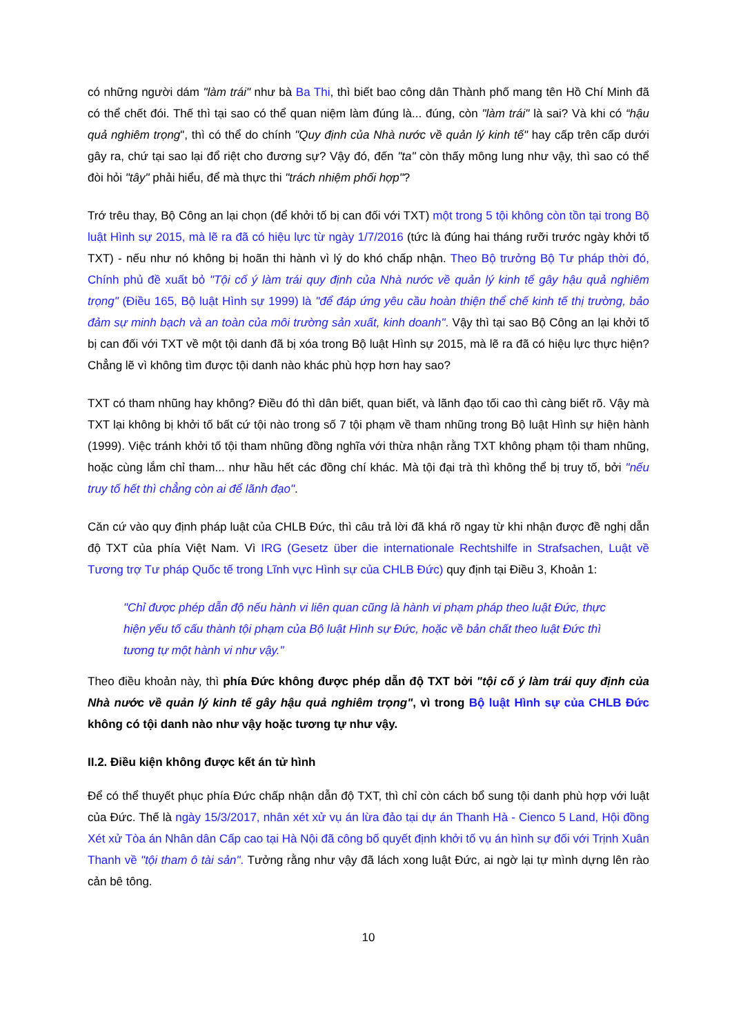có những người dám "làm trái" như bà Ba Thi, thì biết bao công dân Thành phố mang tên Hồ Chí Minh đã có thể chết đói. Thế thì tại sao có thể quan niệm làm đúng là... đúng, còn "làm trái" là sai? Và khi có “hậu quả nghiêm trọng", thì có thể do chính "Quy định của Nhà nước về quản lý kinh tế" hay cấp trên cấp dưới gây ra, chứ tại sao lại đổ riệt cho đương sự? Vậy đó, đến "ta" còn thấy mông lung như vậy, thì sao có thể đòi hỏi "tây" phải hiểu, để mà thực thi "trách nhiệm phối hợp"?
Trớ trêu thay, Bộ Công an lại chọn (để khởi tố bị can đối với TXT) một trong 5 tội không còn tồn tại trong Bộ luật Hình sự 2015, mà lẽ ra đã có hiệu lực từ ngày 1/7/2016 (tức là đúng hai tháng rưỡi trước ngày khởi tố TXT) - nếu như nó không bị hoãn thi hành vì lý do khó chấp nhận. Theo Bộ trưởng Bộ Tư pháp thời đó, Chính phủ đề xuất bỏ "Tội cố ý làm trái quy định của Nhà nước về quản lý kinh tế gây hậu quả nghiêm trọng" (Điều 165, Bộ luật Hình sự 1999) là "để đáp ứng yêu cầu hoàn thiện thể chế kinh tế thị trường, bảo đảm sự minh bạch và an toàn của môi trường sản xuất, kinh doanh". Vậy thì tại sao Bộ Công an lại khởi tố bị can đối với TXT về một tội danh đã bị xóa trong Bộ luật Hình sự 2015, mà lẽ ra đã có hiệu lực thực hiện? Chẳng lẽ vì không tìm được tội danh nào khác phù hợp hơn hay sao?
TXT có tham nhũng hay không? Điều đó thì dân biết, quan biết, và lãnh đạo tối cao thì càng biết rõ. Vậy mà TXT lại không bị khởi tố bất cứ tội nào trong số 7 tội phạm về tham nhũng trong Bộ luật Hình sự hiện hành (1999). Việc tránh khởi tố tội tham nhũng đồng nghĩa với thừa nhận rằng TXT không phạm tội tham nhũng, hoặc cùng lắm chỉ tham... như hầu hết các đồng chí khác. Mà tội đại trà thì không thể bị truy tố, bởi "nếu truy tố hết thì chẳng còn ai để lãnh đạo".
Căn cứ vào quy định pháp luật của CHLB Đức, thì câu trả lời đã khá rõ ngay từ khi nhận được đề nghị dẫn độ TXT của phía Việt Nam. Vì IRG (Gesetz über die internationale Rechtshilfe in Strafsachen, Luật về Tương trợ Tư pháp Quốc tế trong Lĩnh vực Hình sự của CHLB Đức) quy định tại Điều 3, Khoản 1:
"Chỉ được phép dẫn độ nếu hành vi liên quan cũng là hành vi phạm pháp theo luật Đức, thực hiện yếu tố cấu thành tội phạm của Bộ luật Hình sự Đức, hoặc về bản chất theo luật Đức thì tương tự một hành vi như vậy."
Theo điều khoản này, thì phía Đức không được phép dẫn độ TXT bởi "tội cố ý làm trái quy định của Nhà nước về quản lý kinh tế gây hậu quả nghiêm trọng", vì trong Bộ luật Hình sự của CHLB Đức không có tội danh nào như vậy hoặc tương tự như vậy.
II.2. Điều kiện không được kết án tử hình
Để có thể thuyết phục phía Đức chấp nhận dẫn độ TXT, thì chỉ còn cách bổ sung tội danh phù hợp với luật của Đức. Thế là ngày 15/3/2017, nhân xét xử vụ án lừa đảo tại dự án Thanh Hà - Cienco 5 Land, Hội đồng Xét xử Tòa án Nhân dân Cấp cao tại Hà Nội đã công bố quyết định khởi tố vụ án hình sự đối với Trịnh Xuân Thanh về "tội tham ô tài sản". Tưởng rằng như vậy đã lách xong luật Đức, ai ngờ lại tự mình dựng lên rào cản bê tông.
10